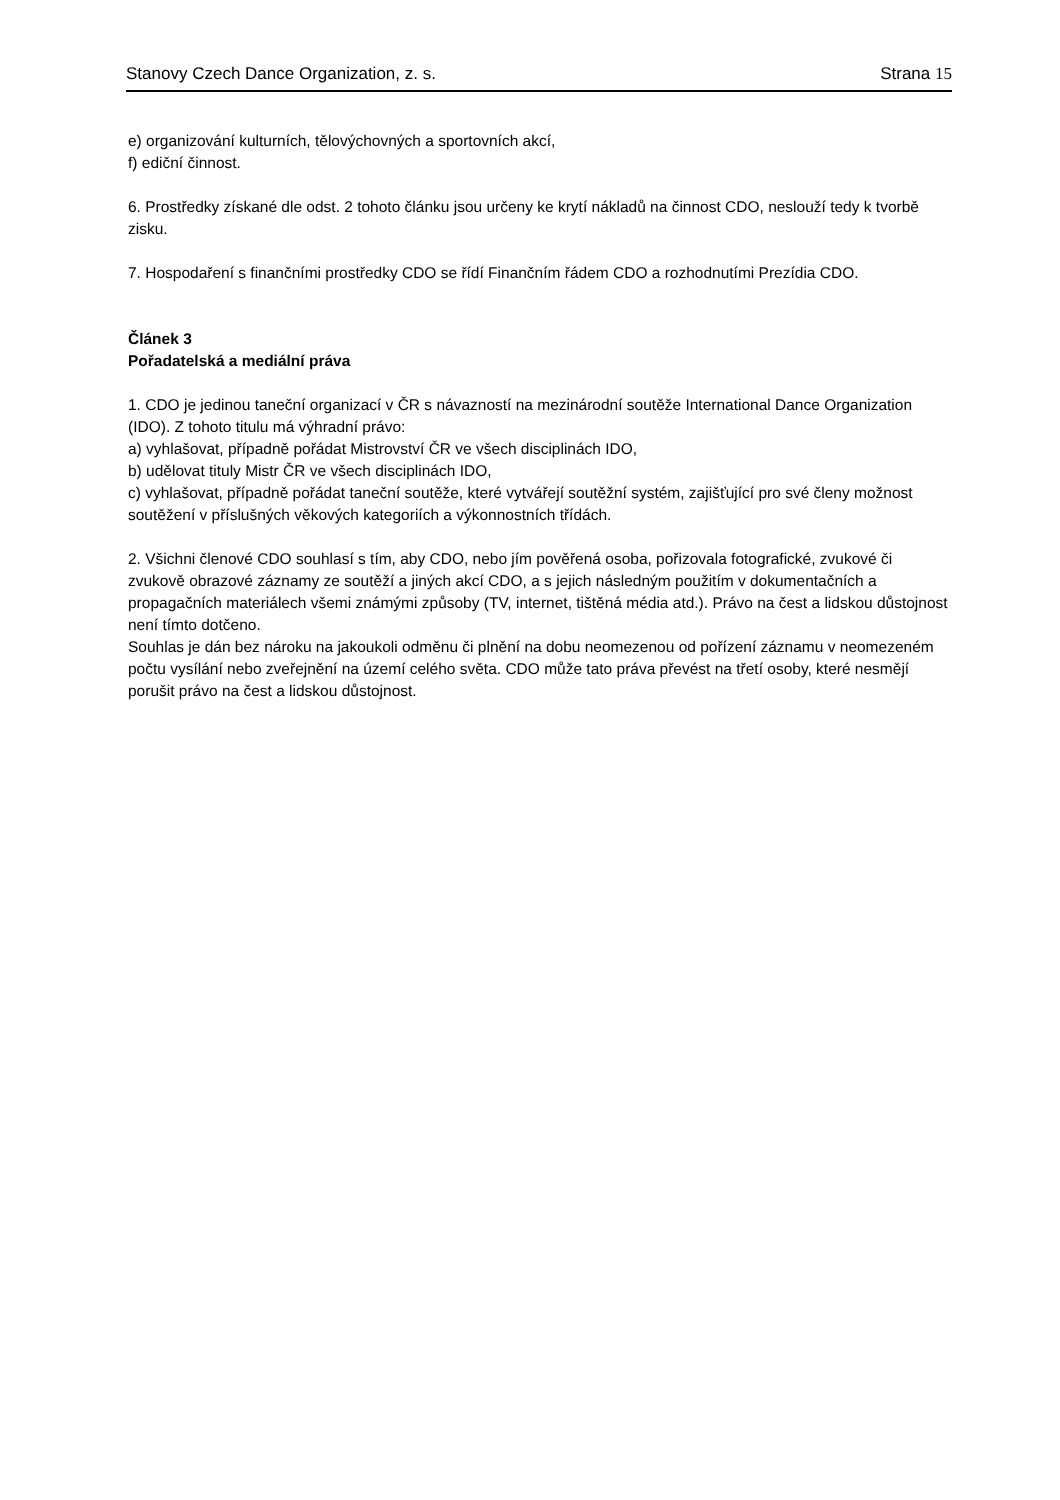Stanovy Czech Dance Organization, z. s. Strana 15
e) organizování kulturních, tělovýchovných a sportovních akcí,
f) ediční činnost.
6. Prostředky získané dle odst. 2 tohoto článku jsou určeny ke krytí nákladů na činnost CDO, neslouží tedy k tvorbě zisku.
7. Hospodaření s finančními prostředky CDO se řídí Finančním řádem CDO a rozhodnutími Prezídia CDO.
Článek 3
Pořadatelská a mediální práva
1. CDO je jedinou taneční organizací v ČR s návazností na mezinárodní soutěže International Dance Organization (IDO). Z tohoto titulu má výhradní právo:
a) vyhlašovat, případně pořádat Mistrovství ČR ve všech disciplinách IDO,
b) udělovat tituly Mistr ČR ve všech disciplinách IDO,
c) vyhlašovat, případně pořádat taneční soutěže, které vytvářejí soutěžní systém, zajišťující pro své členy možnost soutěžení v příslušných věkových kategoriích a výkonnostních třídách.
2. Všichni členové CDO souhlasí s tím, aby CDO, nebo jím pověřená osoba, pořizovala fotografické, zvukové či zvukově obrazové záznamy ze soutěží a jiných akcí CDO, a s jejich následným použitím v dokumentačních a propagačních materiálech všemi známými způsoby (TV, internet, tištěná média atd.). Právo na čest a lidskou důstojnost není tímto dotčeno.
Souhlas je dán bez nároku na jakoukoli odměnu či plnění na dobu neomezenou od pořízení záznamu v neomezeném počtu vysílání nebo zveřejnění na území celého světa. CDO může tato práva převést na třetí osoby, které nesmějí porušit právo na čest a lidskou důstojnost.